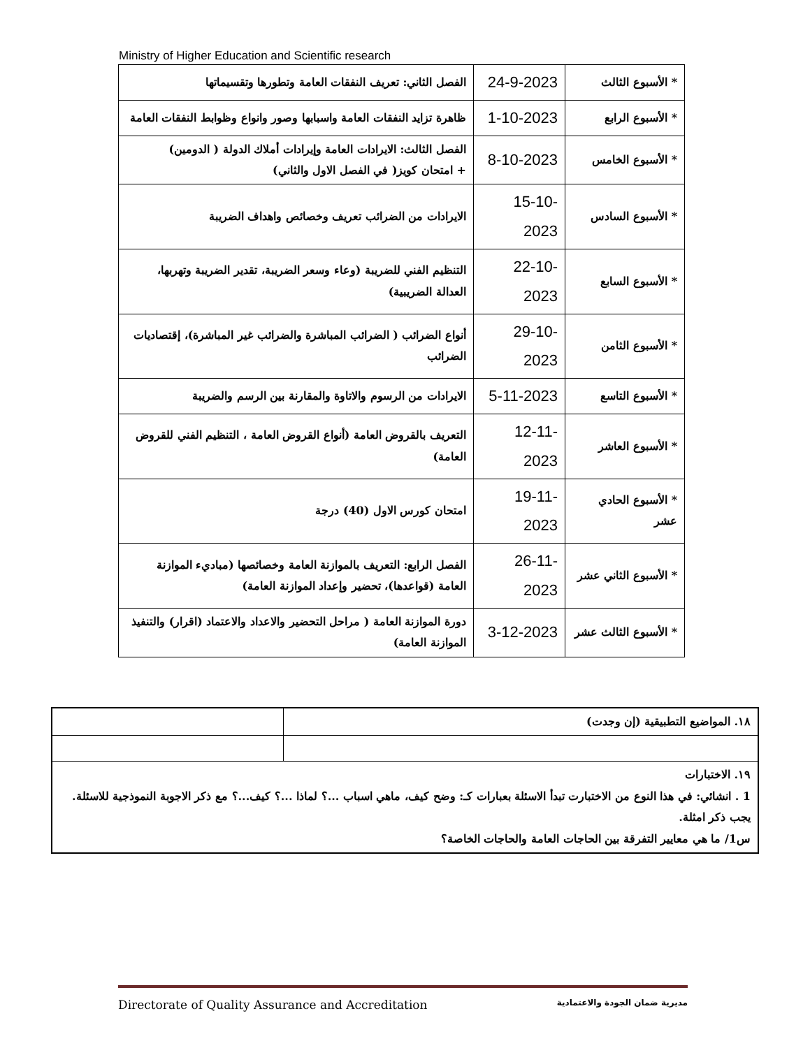Ministry of Higher Education and Scientific research
| * الأسبوع الثالث | 24-9-2023 | الفصل الثاني: تعريف النفقات العامة وتطورها وتقسيماتها |
| * الأسبوع الرابع | 1-10-2023 | ظاهرة تزايد النفقات العامة واسبابها وصور وانواع وظوابط النفقات العامة |
| * الأسبوع الخامس | 8-10-2023 | الفصل الثالث: الايرادات العامة وإيرادات أملاك الدولة ( الدومين) + امتحان كويز( في الفصل الاول والثاني) |
| * الأسبوع السادس | 15-10- 2023 | الايرادات من الضرائب تعريف وخصائص واهداف الضريبة |
| * الأسبوع السابع | 22-10- 2023 | التنظيم الفني للضريبة (وعاء وسعر الضريبة، تقدير الضريبة وتهربها، العدالة الضريبية) |
| * الأسبوع الثامن | 29-10- 2023 | أنواع الضرائب ( الضرائب المباشرة والضرائب غير المباشرة)، إقتصاديات الضرائب |
| * الأسبوع التاسع | 5-11-2023 | الايرادات من الرسوم والاتاوة والمقارنة بين الرسم والضريبة |
| * الأسبوع العاشر | 12-11- 2023 | التعريف بالقروض العامة (أنواع القروض العامة ، التنظيم الفني للقروض العامة) |
| * الأسبوع الحادي عشر | 19-11- 2023 | امتحان كورس الاول (40) درجة |
| * الأسبوع الثاني عشر | 26-11- 2023 | الفصل الرابع: التعريف بالموازنة العامة وخصائصها (مباديء الموازنة العامة (قواعدها)، تحضير وإعداد الموازنة العامة) |
| * الأسبوع الثالث عشر | 3-12-2023 | دورة الموازنة العامة ( مراحل التحضير والاعداد والاعتماد (اقرار) والتنفيذ الموازنة العامة) |
| ١٨. المواضيع التطبيقية (إن وجدت) | |
| ١٩. الاختبارات 1 . انشائي: في هذا النوع من الاختبارت تبدأ الاسئلة بعبارات كـ: وضح كيف، ماهي اسباب ...؟ لماذا ...؟ كيف...؟ مع ذكر الاجوبة النموذجية للاسئلة. يجب ذكر امثلة. س1/ ما هي معايير التفرقة بين الحاجات العامة والحاجات الخاصة؟ | |
Directorate of Quality Assurance and Accreditation مديرية ضمان الجودة والاعتمادية